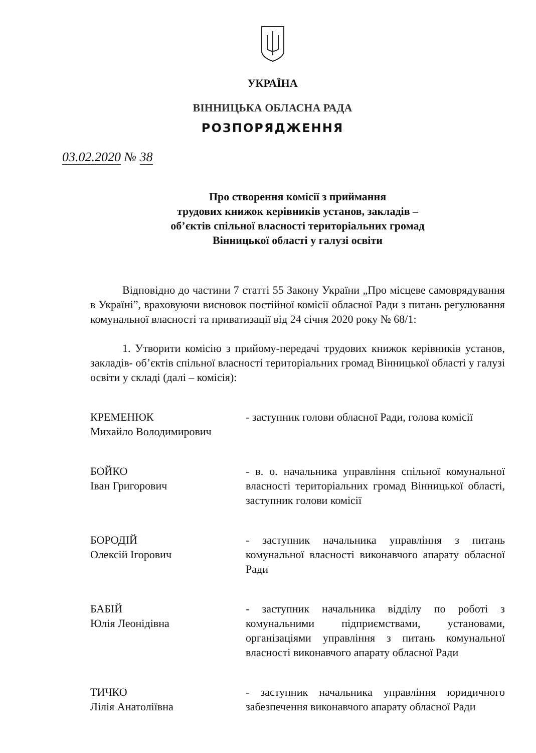УКРАЇНА
ВІННИЦЬКА ОБЛАСНА РАДА
РОЗПОРЯДЖЕННЯ
03.02.2020 № 38
Про створення комісії з приймання
трудових книжок керівників установ, закладів –
об’єктів спільної власності територіальних громад
Вінницької області у галузі освіти
Відповідно до частини 7 статті 55 Закону України „Про місцеве самоврядування в Україні”, враховуючи висновок постійної комісії обласної Ради з питань регулювання комунальної власності та приватизації від 24 січня 2020 року № 68/1:
1. Утворити комісію з прийому-передачі трудових книжок керівників установ, закладів- об’єктів спільної власності територіальних громад Вінницької області у галузі освіти у складі (далі – комісія):
КРЕМЕНЮК
Михайло Володимирович
- заступник голови обласної Ради, голова комісії
БОЙКО
Іван Григорович
- в. о. начальника управління спільної комунальної власності територіальних громад Вінницької області, заступник голови комісії
БОРОДІЙ
Олексій Ігорович
- заступник начальника управління з питань комунальної власності виконавчого апарату обласної Ради
БАБІЙ
Юлія Леонідівна
- заступник начальника відділу по роботі з комунальними підприємствами, установами, організаціями управління з питань комунальної власності виконавчого апарату обласної Ради
ТИЧКО
Лілія Анатоліївна
- заступник начальника управління юридичного забезпечення виконавчого апарату обласної Ради